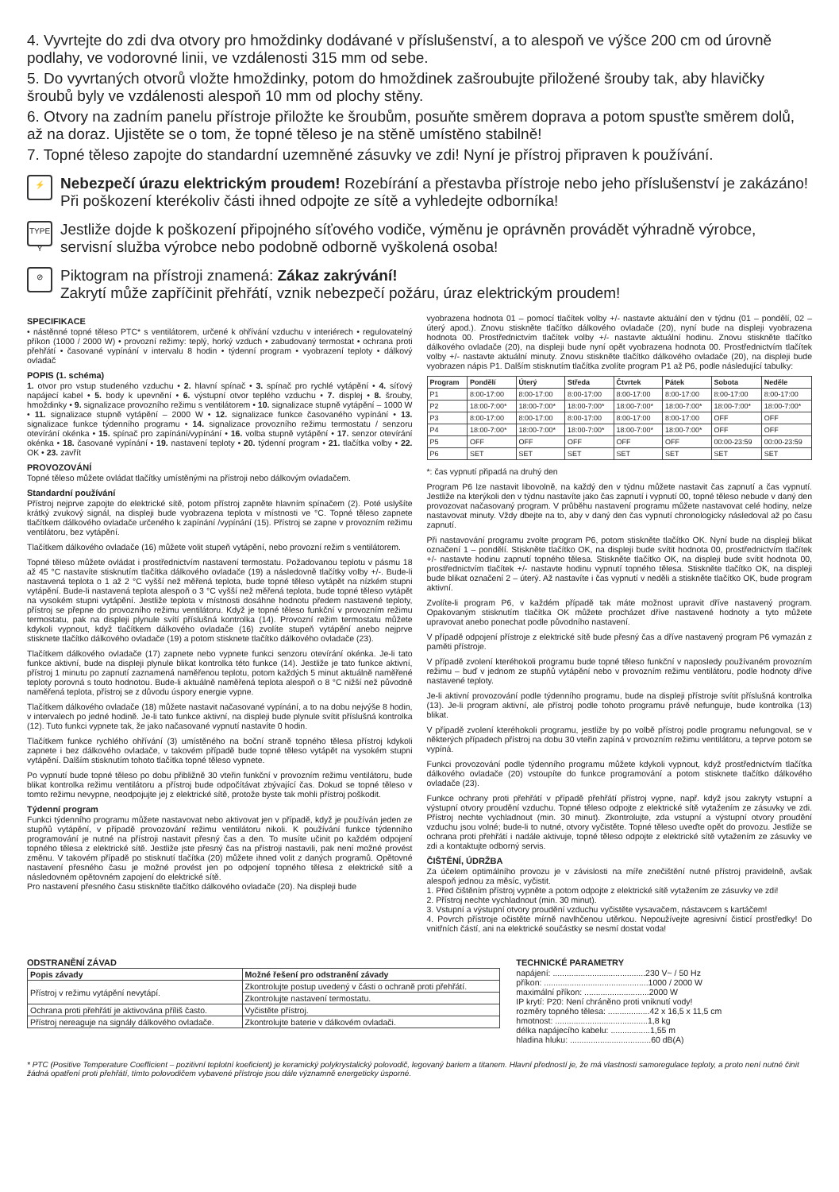4. Vyvrtejte do zdi dva otvory pro hmoždinky dodávané v příslušenství, a to alespoň ve výšce 200 cm od úrovně podlahy, ve vodorovné linii, ve vzdálenosti 315 mm od sebe.
5. Do vyvrtaných otvorů vložte hmoždinky, potom do hmoždinek zašroubujte přiložené šrouby tak, aby hlavičky šroubů byly ve vzdálenosti alespoň 10 mm od plochy stěny.
6. Otvory na zadním panelu přístroje přiložte ke šroubům, posuňte směrem doprava a potom spusťte směrem dolů, až na doraz. Ujistěte se o tom, že topné těleso je na stěně umístěno stabilně!
7. Topné těleso zapojte do standardní uzemněné zásuvky ve zdi! Nyní je přístroj připraven k používání.
⚡
Nebezpečí úrazu elektrickým proudem! Rozebírání a přestavba přístroje nebo jeho příslušenství je zakázáno! Při poškození kterékoliv části ihned odpojte ze sítě a vyhledejte odborníka!
TYPE Y
Jestliže dojde k poškození připojného síťového vodiče, výměnu je oprávněn provádět výhradně výrobce, servisní služba výrobce nebo podobně odborně vyškolená osoba!
⊘
Piktogram na přístroji znamená: Zákaz zakrývání!
Zakrytí může zapříčinit přehřátí, vznik nebezpečí požáru, úraz elektrickým proudem!
SPECIFIKACE
• nástěnné topné těleso PTC* s ventilátorem, určené k ohřívání vzduchu v interiérech • regulovatelný příkon (1000 / 2000 W) • provozní režimy: teplý, horký vzduch • zabudovaný termostat • ochrana proti přehřátí • časované vypínání v intervalu 8 hodin • týdenní program • vyobrazení teploty • dálkový ovladač
POPIS (1. schéma)
1. otvor pro vstup studeného vzduchu • 2. hlavní spínač • 3. spínač pro rychlé vytápění • 4. síťový napájecí kabel • 5. body k upevnění • 6. výstupní otvor teplého vzduchu • 7. displej • 8. šrouby, hmoždinky • 9. signalizace provozního režimu s ventilátorem • 10. signalizace stupně vytápění – 1000 W • 11. signalizace stupně vytápění – 2000 W • 12. signalizace funkce časovaného vypínání • 13. signalizace funkce týdenního programu • 14. signalizace provozního režimu termostatu / senzoru otevírání okénka • 15. spínač pro zapínání/vypínání • 16. volba stupně vytápění • 17. senzor otevírání okénka • 18. časované vypínání • 19. nastavení teploty • 20. týdenní program • 21. tlačítka volby • 22. OK • 23. zavřít
PROVOZOVÁNÍ
Topné těleso můžete ovládat tlačítky umístěnými na přístroji nebo dálkovým ovladačem.
Standardní používání
Přístroj nejprve zapojte do elektrické sítě, potom přístroj zapněte hlavním spínačem (2). Poté uslyšíte krátký zvukový signál, na displeji bude vyobrazena teplota v místnosti ve °C. Topné těleso zapnete tlačítkem dálkového ovladače určeného k zapínání /vypínání (15). Přístroj se zapne v provozním režimu ventilátoru, bez vytápění.
Tlačítkem dálkového ovladače (16) můžete volit stupeň vytápění, nebo provozní režim s ventilátorem.
Topné těleso můžete ovládat i prostřednictvím nastavení termostatu. Požadovanou teplotu v pásmu 18 až 45 °C nastavíte stisknutím tlačítka dálkového ovladače (19) a následovně tlačítky volby +/-. Bude-li nastavená teplota o 1 až 2 °C vyšší než měřená teplota, bude topné těleso vytápět na nízkém stupni vytápění. Bude-li nastavená teplota alespoň o 3 °C vyšší než měřená teplota, bude topné těleso vytápět na vysokém stupni vytápění. Jestliže teplota v místnosti dosáhne hodnotu předem nastavené teploty, přístroj se přepne do provozního režimu ventilátoru. Když je topné těleso funkční v provozním režimu termostatu, pak na displeji plynule svítí příslušná kontrolka (14). Provozní režim termostatu můžete kdykoli vypnout, když tlačítkem dálkového ovladače (16) zvolíte stupeň vytápění anebo nejprve stisknete tlačítko dálkového ovladače (19) a potom stisknete tlačítko dálkového ovladače (23).
Tlačítkem dálkového ovladače (17) zapnete nebo vypnete funkci senzoru otevírání okénka. Je-li tato funkce aktivní, bude na displeji plynule blikat kontrolka této funkce (14). Jestliže je tato funkce aktivní, přístroj 1 minutu po zapnutí zaznamená naměřenou teplotu, potom každých 5 minut aktuálně naměřené teploty porovná s touto hodnotou. Bude-li aktuálně naměřená teplota alespoň o 8 °C nižší než původně naměřená teplota, přístroj se z důvodu úspory energie vypne.
Tlačítkem dálkového ovladače (18) můžete nastavit načasované vypínání, a to na dobu nejvýše 8 hodin, v intervalech po jedné hodině. Je-li tato funkce aktivní, na displeji bude plynule svítit příslušná kontrolka (12). Tuto funkci vypnete tak, že jako načasované vypnutí nastavíte 0 hodin.
Tlačítkem funkce rychlého ohřívání (3) umístěného na boční straně topného tělesa přístroj kdykoli zapnete i bez dálkového ovladače, v takovém případě bude topné těleso vytápět na vysokém stupni vytápění. Dalším stisknutím tohoto tlačítka topné těleso vypnete.
Po vypnutí bude topné těleso po dobu přibližně 30 vteřin funkční v provozním režimu ventilátoru, bude blikat kontrolka režimu ventilátoru a přístroj bude odpočítávat zbývající čas. Dokud se topné těleso v tomto režimu nevypne, neodpojujte jej z elektrické sítě, protože byste tak mohli přístroj poškodit.
Týdenní program
Funkci týdenního programu můžete nastavovat nebo aktivovat jen v případě, když je používán jeden ze stupňů vytápění, v případě provozování režimu ventilátoru nikoli. K používání funkce týdenního programování je nutné na přístroji nastavit přesný čas a den. To musíte učinit po každém odpojení topného tělesa z elektrické sítě. Jestliže jste přesný čas na přístroji nastavili, pak není možné provést změnu. V takovém případě po stisknutí tlačítka (20) můžete ihned volit z daných programů. Opětovné nastavení přesného času je možné provést jen po odpojení topného tělesa z elektrické sítě a následovném opětovném zapojení do elektrické sítě.
Pro nastavení přesného času stiskněte tlačítko dálkového ovladače (20). Na displeji bude
vyobrazena hodnota 01 – pomocí tlačítek volby +/- nastavte aktuální den v týdnu (01 – pondělí, 02 – úterý apod.). Znovu stiskněte tlačítko dálkového ovladače (20), nyní bude na displeji vyobrazena hodnota 00. Prostřednictvím tlačítek volby +/- nastavte aktuální hodinu. Znovu stiskněte tlačítko dálkového ovladače (20), na displeji bude nyní opět vyobrazena hodnota 00. Prostřednictvím tlačítek volby +/- nastavte aktuální minuty. Znovu stiskněte tlačítko dálkového ovladače (20), na displeji bude vyobrazen nápis P1. Dalším stisknutím tlačítka zvolíte program P1 až P6, podle následující tabulky:
| Program | Pondělí | Úterý | Středa | Čtvrtek | Pátek | Sobota | Neděle |
| --- | --- | --- | --- | --- | --- | --- | --- |
| P1 | 8:00-17:00 | 8:00-17:00 | 8:00-17:00 | 8:00-17:00 | 8:00-17:00 | 8:00-17:00 | 8:00-17:00 |
| P2 | 18:00-7:00* | 18:00-7:00* | 18:00-7:00* | 18:00-7:00* | 18:00-7:00* | 18:00-7:00* | 18:00-7:00* |
| P3 | 8:00-17:00 | 8:00-17:00 | 8:00-17:00 | 8:00-17:00 | 8:00-17:00 | OFF | OFF |
| P4 | 18:00-7:00* | 18:00-7:00* | 18:00-7:00* | 18:00-7:00* | 18:00-7:00* | OFF | OFF |
| P5 | OFF | OFF | OFF | OFF | OFF | 00:00-23:59 | 00:00-23:59 |
| P6 | SET | SET | SET | SET | SET | SET | SET |
*: čas vypnutí připadá na druhý den
Program P6 lze nastavit libovolně, na každý den v týdnu můžete nastavit čas zapnutí a čas vypnutí. Jestliže na kterýkoli den v týdnu nastavíte jako čas zapnutí i vypnutí 00, topné těleso nebude v daný den provozovat načasovaný program. V průběhu nastavení programu můžete nastavovat celé hodiny, nelze nastavovat minuty. Vždy dbejte na to, aby v daný den čas vypnutí chronologicky následoval až po času zapnutí.
Při nastavování programu zvolte program P6, potom stiskněte tlačítko OK. Nyní bude na displeji blikat označení 1 – pondělí. Stiskněte tlačítko OK, na displeji bude svítit hodnota 00, prostřednictvím tlačítek +/- nastavte hodinu zapnutí topného tělesa. Stiskněte tlačítko OK, na displeji bude svítit hodnota 00, prostřednictvím tlačítek +/- nastavte hodinu vypnutí topného tělesa. Stiskněte tlačítko OK, na displeji bude blikat označení 2 – úterý. Až nastavíte i čas vypnutí v neděli a stiskněte tlačítko OK, bude program aktivní.
Zvolíte-li program P6, v každém případě tak máte možnost upravit dříve nastavený program. Opakovaným stisknutím tlačítka OK můžete procházet dříve nastavené hodnoty a tyto můžete upravovat anebo ponechat podle původního nastavení.
V případě odpojení přístroje z elektrické sítě bude přesný čas a dříve nastavený program P6 vymazán z paměti přístroje.
V případě zvolení kteréhokoli programu bude topné těleso funkční v naposledy používaném provozním režimu – buď v jednom ze stupňů vytápění nebo v provozním režimu ventilátoru, podle hodnoty dříve nastavené teploty.
Je-li aktivní provozování podle týdenního programu, bude na displeji přístroje svítit příslušná kontrolka (13). Je-li program aktivní, ale přístroj podle tohoto programu právě nefunguje, bude kontrolka (13) blikat.
V případě zvolení kteréhokoli programu, jestliže by po volbě přístroj podle programu nefungoval, se v některých případech přístroj na dobu 30 vteřin zapíná v provozním režimu ventilátoru, a teprve potom se vypíná.
Funkci provozování podle týdenního programu můžete kdykoli vypnout, když prostřednictvím tlačítka dálkového ovladače (20) vstoupíte do funkce programování a potom stisknete tlačítko dálkového ovladače (23).
Funkce ochrany proti přehřátí v případě přehřátí přístroj vypne, např. když jsou zakryty vstupní a výstupní otvory proudění vzduchu. Topné těleso odpojte z elektrické sítě vytažením ze zásuvky ve zdi. Přístroj nechte vychladnout (min. 30 minut). Zkontrolujte, zda vstupní a výstupní otvory proudění vzduchu jsou volné; bude-li to nutné, otvory vyčistěte. Topné těleso uveďte opět do provozu. Jestliže se ochrana proti přehřátí i nadále aktivuje, topné těleso odpojte z elektrické sítě vytažením ze zásuvky ve zdi a kontaktujte odborný servis.
ČIŠTĚNÍ, ÚDRŽBA
Za účelem optimálního provozu je v závislosti na míře znečištění nutné přístroj pravidelně, avšak alespoň jednou za měsíc, vyčistit.
1. Před čištěním přístroj vypněte a potom odpojte z elektrické sítě vytažením ze zásuvky ve zdi!
2. Přístroj nechte vychladnout (min. 30 minut).
3. Vstupní a výstupní otvory proudění vzduchu vyčistěte vysavačem, nástavcem s kartáčem!
4. Povrch přístroje očistěte mírně navlhčenou utěrkou. Nepoužívejte agresivní čisticí prostředky! Do vnitřních částí, ani na elektrické součástky se nesmí dostat voda!
ODSTRANĚNÍ ZÁVAD
| Popis závady | Možné řešení pro odstranění závady |
| --- | --- |
| Přístroj v režimu vytápění nevytápí. | Zkontrolujte postup uvedený v části o ochraně proti přehřátí. |
| | Zkontrolujte nastavení termostatu. |
| Ochrana proti přehřátí je aktivována příliš často. | Vyčistěte přístroj. |
| Přístroj nereaguje na signály dálkového ovladače. | Zkontrolujte baterie v dálkovém ovladači. |
TECHNICKÉ PARAMETRY
napájení: ........................................230 V~ / 50 Hz
příkon: .............................................1000 / 2000 W
maximální příkon: ............................2000 W
IP krytí: P20: Není chráněno proti vniknutí vody!
rozměry topného tělesa: ..................42 x 16,5 x 11,5 cm
hmotnost: ........................................1,8 kg
délka napájecího kabelu: .................1,55 m
hladina hluku: ...................................60 dB(A)
* PTC (Positive Temperature Coefficient – pozitivní teplotní koeficient) je keramický polykrystalický polovodič, legovaný bariem a titanem. Hlavní předností je, že má vlastnosti samoregulace teploty, a proto není nutné činit žádná opatření proti přehřátí, tímto polovodičem vybavené přístroje jsou dále významně energeticky úsporné.